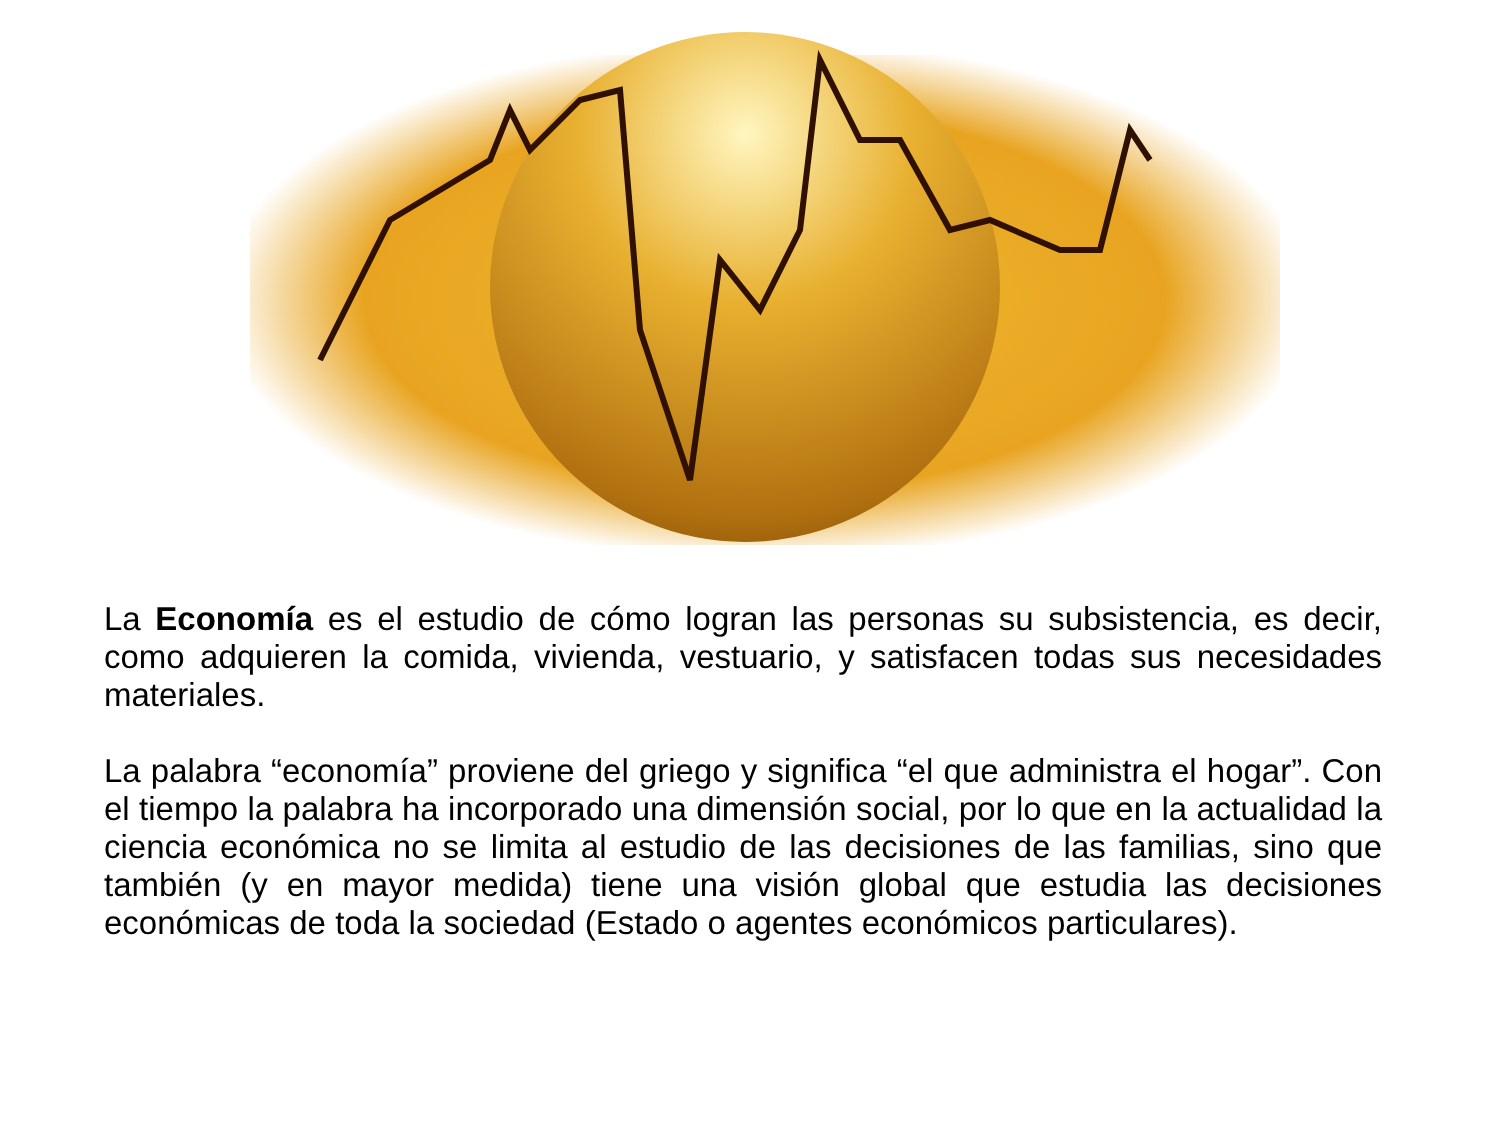La Economía es el estudio de cómo logran las personas su subsistencia, es decir, como adquieren la comida, vivienda, vestuario, y satisfacen todas sus necesidades materiales.
La palabra “economía” proviene del griego y significa “el que administra el hogar”. Con el tiempo la palabra ha incorporado una dimensión social, por lo que en la actualidad la ciencia económica no se limita al estudio de las decisiones de las familias, sino que también (y en mayor medida) tiene una visión global que estudia las decisiones económicas de toda la sociedad (Estado o agentes económicos particulares).